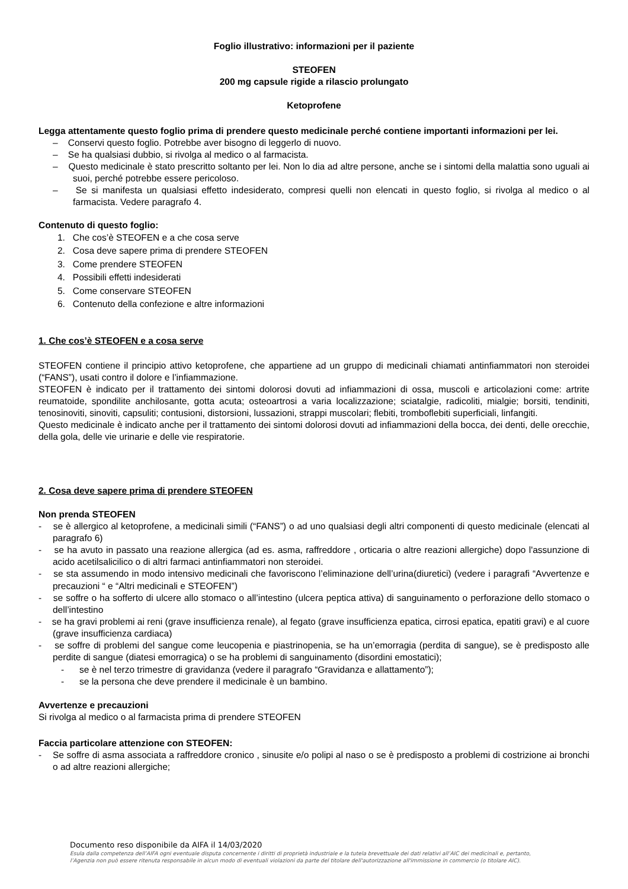Foglio illustrativo: informazioni per il paziente
STEOFEN
200 mg capsule rigide a rilascio prolungato
Ketoprofene
Legga attentamente questo foglio prima di prendere questo medicinale perché contiene importanti informazioni per lei.
– Conservi questo foglio. Potrebbe aver bisogno di leggerlo di nuovo.
– Se ha qualsiasi dubbio, si rivolga al medico o al farmacista.
– Questo medicinale è stato prescritto soltanto per lei. Non lo dia ad altre persone, anche se i sintomi della malattia sono uguali ai suoi, perché potrebbe essere pericoloso.
– Se si manifesta un qualsiasi effetto indesiderato, compresi quelli non elencati in questo foglio, si rivolga al medico o al farmacista. Vedere paragrafo 4.
Contenuto di questo foglio:
1. Che cos’è STEOFEN e a che cosa serve
2. Cosa deve sapere prima di prendere STEOFEN
3. Come prendere STEOFEN
4. Possibili effetti indesiderati
5. Come conservare STEOFEN
6. Contenuto della confezione e altre informazioni
1. Che cos’è STEOFEN e a cosa serve
STEOFEN contiene il principio attivo ketoprofene, che appartiene ad un gruppo di medicinali chiamati antinfiammatori non steroidei (“FANS”), usati contro il dolore e l’infiammazione.
STEOFEN è indicato per il trattamento dei sintomi dolorosi dovuti ad infiammazioni di ossa, muscoli e articolazioni come: artrite reumatoide, spondilite anchilosante, gotta acuta; osteoartrosi a varia localizzazione; sciatalgie, radicoliti, mialgie; borsiti, tendiniti, tenosinoviti, sinoviti, capsuliti; contusioni, distorsioni, lussazioni, strappi muscolari; flebiti, tromboflebiti superficiali, linfangiti.
Questo medicinale è indicato anche per il trattamento dei sintomi dolorosi dovuti ad infiammazioni della bocca, dei denti, delle orecchie, della gola, delle vie urinarie e delle vie respiratorie.
2. Cosa deve sapere prima di prendere STEOFEN
Non prenda STEOFEN
- se è allergico al ketoprofene, a medicinali simili (“FANS”) o ad uno qualsiasi degli altri componenti di questo medicinale (elencati al paragrafo 6)
- se ha avuto in passato una reazione allergica (ad es. asma, raffreddore , orticaria o altre reazioni allergiche) dopo l'assunzione di acido acetilsalicilico o di altri farmaci antinfiammatori non steroidei.
- se sta assumendo in modo intensivo medicinali che favoriscono l’eliminazione dell’urina(diuretici) (vedere i paragrafi “Avvertenze e precauzioni “ e “Altri medicinali e STEOFEN”)
- se soffre o ha sofferto di ulcere allo stomaco o all’intestino (ulcera peptica attiva) di sanguinamento o perforazione dello stomaco o dell’intestino
- se ha gravi problemi ai reni (grave insufficienza renale), al fegato (grave insufficienza epatica, cirrosi epatica, epatiti gravi) e al cuore (grave insufficienza cardiaca)
- se soffre di problemi del sangue come leucopenia e piastrinopenia, se ha un’emorragia (perdita di sangue), se è predisposto alle perdite di sangue (diatesi emorragica) o se ha problemi di sanguinamento (disordini emostatici);
- se è nel terzo trimestre di gravidanza (vedere il paragrafo “Gravidanza e allattamento”);
- se la persona che deve prendere il medicinale è un bambino.
Avvertenze e precauzioni
Si rivolga al medico o al farmacista prima di prendere STEOFEN
Faccia particolare attenzione con STEOFEN:
- Se soffre di asma associata a raffreddore cronico , sinusite e/o polipi al naso o se è predisposto a problemi di costrizione ai bronchi o ad altre reazioni allergiche;
Documento reso disponibile da AIFA il 14/03/2020
Esula dalla competenza dell’AIFA ogni eventuale disputa concernente i diritti di proprietà industriale e la tutela brevettuale dei dati relativi all’AIC dei medicinali e, pertanto, l’Agenzia non può essere ritenuta responsabile in alcun modo di eventuali violazioni da parte del titolare dell'autorizzazione all'immissione in commercio (o titolare AIC).